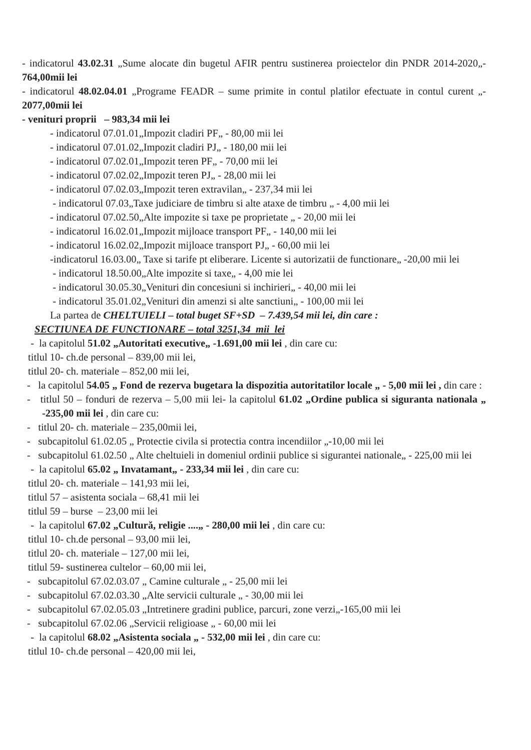- indicatorul 43.02.31 „Sume alocate din bugetul AFIR pentru sustinerea proiectelor din PNDR 2014-2020„- 764,00mii lei
- indicatorul 48.02.04.01 „Programe FEADR – sume primite in contul platilor efectuate in contul curent „- 2077,00mii lei
- venituri proprii – 983,34 mii lei
- indicatorul 07.01.01„Impozit cladiri PF„ - 80,00 mii lei
- indicatorul 07.01.02„Impozit cladiri PJ„ - 180,00 mii lei
- indicatorul 07.02.01„Impozit teren PF„ - 70,00 mii lei
- indicatorul 07.02.02„Impozit teren PJ„ - 28,00 mii lei
- indicatorul 07.02.03„Impozit teren extravilan„ - 237,34 mii lei
- indicatorul 07.03„Taxe judiciare de timbru si alte ataxe de timbru „ - 4,00 mii lei
- indicatorul 07.02.50„Alte impozite si taxe pe proprietate „ - 20,00 mii lei
- indicatorul 16.02.01„Impozit mijloace transport PF„ - 140,00 mii lei
- indicatorul 16.02.02„Impozit mijloace transport PJ„ - 60,00 mii lei
-indicatorul 16.03.00„ Taxe si tarife pt eliberare. Licente si autorizatii de functionare„ -20,00 mii lei
- indicatorul 18.50.00„Alte impozite si taxe„ - 4,00 mie lei
- indicatorul 30.05.30„Venituri din concesiuni si inchirieri„ - 40,00 mii lei
- indicatorul 35.01.02„Venituri din amenzi si alte sanctiuni„ - 100,00 mii lei
La partea de CHELTUIELI – total buget SF+SD – 7.439,54 mii lei, din care :
SECTIUNEA DE FUNCTIONARE – total 3251,34 mii lei
- la capitolul 51.02 „Autoritati executive„ -1.691,00 mii lei , din care cu:
titlul 10- ch.de personal – 839,00 mii lei,
titlul 20- ch. materiale – 852,00 mii lei,
- la capitolul 54.05 „ Fond de rezerva bugetara la dispozitia autoritatilor locale „ - 5,00 mii lei , din care :
- titlul 50 – fonduri de rezerva – 5,00 mii lei- la capitolul 61.02 „Ordine publica si siguranta nationala „ -235,00 mii lei , din care cu:
- titlul 20- ch. materiale – 235,00mii lei,
- subcapitolul 61.02.05 „ Protectie civila si protectia contra incendiilor „-10,00 mii lei
- subcapitolul 61.02.50 „ Alte cheltuieli in domeniul ordinii publice si sigurantei nationale„ - 225,00 mii lei
- la capitolul 65.02 „ Invatamant„ - 233,34 mii lei , din care cu:
titlul 20- ch. materiale – 141,93 mii lei,
titlul 57 – asistenta sociala – 68,41 mii lei
titlul 59 – burse – 23,00 mii lei
- la capitolul 67.02 „Cultură, religie ....„ - 280,00 mii lei , din care cu:
titlul 10- ch.de personal – 93,00 mii lei,
titlul 20- ch. materiale – 127,00 mii lei,
titlul 59- sustinerea cultelor – 60,00 mii lei,
- subcapitolul 67.02.03.07 „ Camine culturale „ - 25,00 mii lei
- subcapitolul 67.02.03.30 „Alte servicii culturale „ - 30,00 mii lei
- subcapitolul 67.02.05.03 „Intretinere gradini publice, parcuri, zone verzi„-165,00 mii lei
- subcapitolul 67.02.06 „Servicii religioase „ - 60,00 mii lei
- la capitolul 68.02 „Asistenta sociala „ - 532,00 mii lei , din care cu:
titlul 10- ch.de personal – 420,00 mii lei,